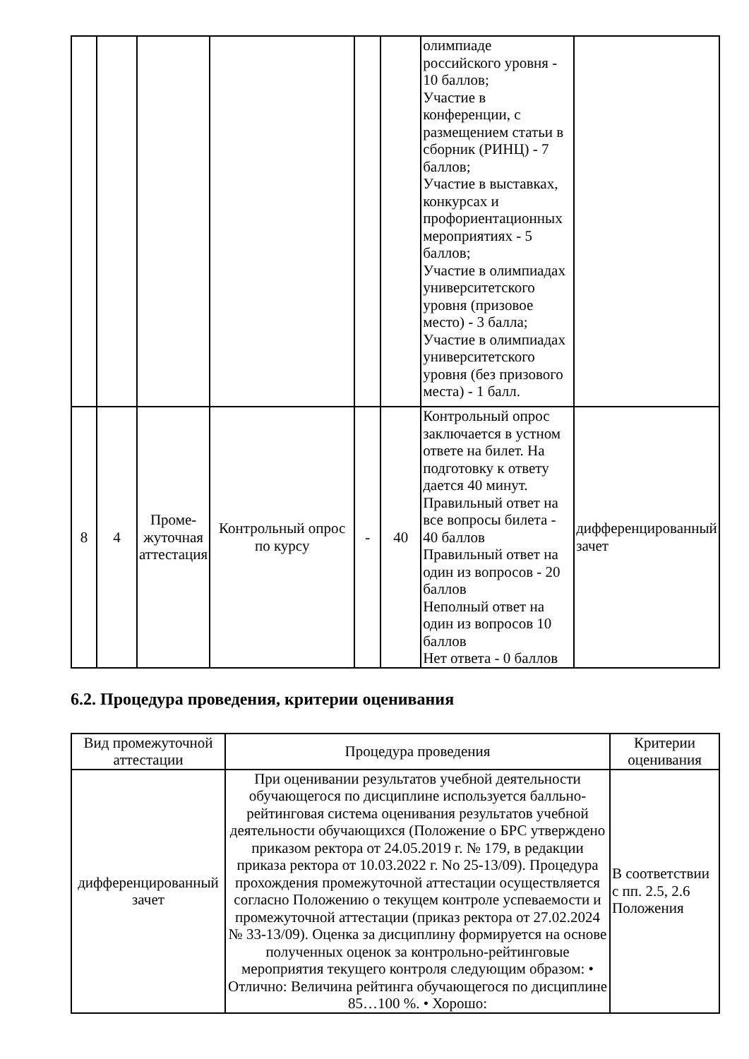| | | | | | | олимпиаде российского уровня - 10 баллов; Участие в конференции, с размещением статьи в сборник (РИНЦ) - 7 баллов; Участие в выставках, конкурсах и профориентационных мероприятиях - 5 баллов; Участие в олимпиадах университетского уровня (призовое место) - 3 балла; Участие в олимпиадах университетского уровня (без призового места) - 1 балл. | |
| 8 | 4 | Проме-жуточная аттестация | Контрольный опрос по курсу | - | 40 | Контрольный опрос заключается в устном ответе на билет. На подготовку к ответу дается 40 минут. Правильный ответ на все вопросы билета - 40 баллов Правильный ответ на один из вопросов - 20 баллов Неполный ответ на один из вопросов 10 баллов Нет ответа - 0 баллов | дифференцированный зачет |
6.2. Процедура проведения, критерии оценивания
| Вид промежуточной аттестации | Процедура проведения | Критерии оценивания |
| --- | --- | --- |
| дифференцированный зачет | При оценивании результатов учебной деятельности обучающегося по дисциплине используется балльно-рейтинговая система оценивания результатов учебной деятельности обучающихся (Положение о БРС утверждено приказом ректора от 24.05.2019 г. № 179, в редакции приказа ректора от 10.03.2022 г. No 25-13/09). Процедура прохождения промежуточной аттестации осуществляется согласно Положению о текущем контроле успеваемости и промежуточной аттестации (приказ ректора от 27.02.2024 № 33-13/09). Оценка за дисциплину формируется на основе полученных оценок за контрольно-рейтинговые мероприятия текущего контроля следующим образом: • Отлично: Величина рейтинга обучающегося по дисциплине 85…100 %. • Хорошо: | В соответствии с пп. 2.5, 2.6 Положения |